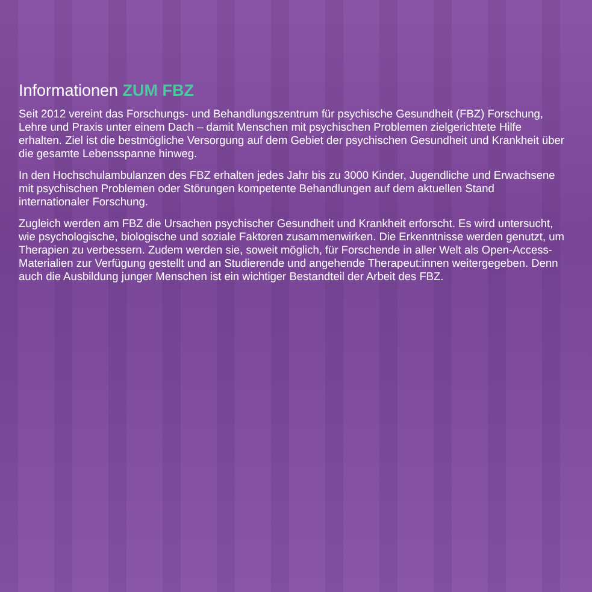Informationen ZUM FBZ
Seit 2012 vereint das Forschungs- und Behandlungszentrum für psychische Gesundheit (FBZ) Forschung, Lehre und Praxis unter einem Dach – damit Menschen mit psychischen Problemen zielgerichtete Hilfe erhalten. Ziel ist die bestmögliche Versorgung auf dem Gebiet der psychischen Gesundheit und Krankheit über die gesamte Lebensspanne hinweg.
In den Hochschulambulanzen des FBZ erhalten jedes Jahr bis zu 3000 Kinder, Jugendliche und Erwachsene mit psychischen Problemen oder Störungen kompetente Behandlungen auf dem aktuellen Stand internationaler Forschung.
Zugleich werden am FBZ die Ursachen psychischer Gesundheit und Krankheit erforscht. Es wird untersucht, wie psychologische, biologische und soziale Faktoren zusammenwirken. Die Erkenntnisse werden genutzt, um Therapien zu verbessern. Zudem werden sie, soweit möglich, für Forschende in aller Welt als Open-Access-Materialien zur Verfügung gestellt und an Studierende und angehende Therapeut:innen weitergegeben. Denn auch die Ausbildung junger Menschen ist ein wichtiger Bestandteil der Arbeit des FBZ.